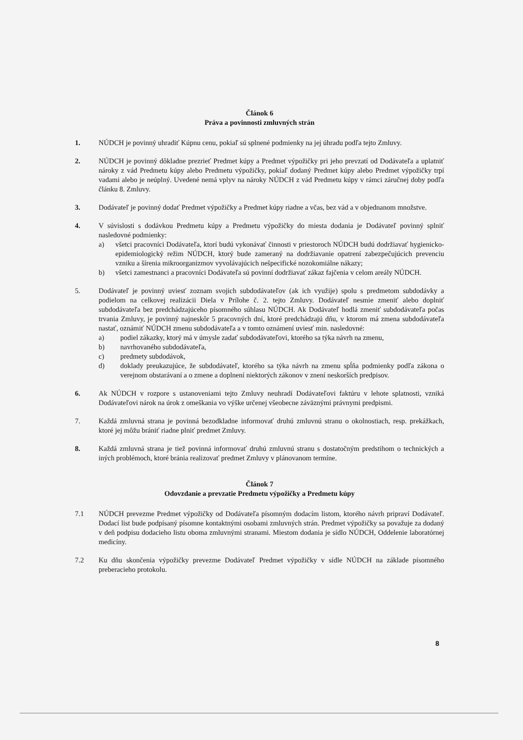Článok 6
Práva a povinnosti zmluvných strán
1. NÚDCH je povinný uhradiť Kúpnu cenu, pokiaľ sú splnené podmienky na jej úhradu podľa tejto Zmluvy.
2. NÚDCH je povinný dôkladne prezrieť Predmet kúpy a Predmet výpožičky pri jeho prevzatí od Dodávateľa a uplatniť nároky z vád Predmetu kúpy alebo Predmetu výpožičky, pokiaľ dodaný Predmet kúpy alebo Predmet výpožičky trpí vadami alebo je neúplný. Uvedené nemá vplyv na nároky NÚDCH z vád Predmetu kúpy v rámci záručnej doby podľa článku 8. Zmluvy.
3. Dodávateľ je povinný dodať Predmet výpožičky a Predmet kúpy riadne a včas, bez vád a v objednanom množstve.
4. V súvislosti s dodávkou Predmetu kúpy a Predmetu výpožičky do miesta dodania je Dodávateľ povinný splniť nasledovné podmienky:
a) všetci pracovníci Dodávateľa, ktorí budú vykonávať činnosti v priestoroch NÚDCH budú dodržiavať hygienicko-epidemiologický režim NÚDCH, ktorý bude zameraný na dodržiavanie opatrení zabezpečujúcich prevenciu vzniku a šírenia mikroorganizmov vyvolávajúcich nešpecifické nozokomiálne nákazy;
b) všetci zamestnanci a pracovníci Dodávateľa sú povinní dodržiavať zákaz fajčenia v celom areály NÚDCH.
5. Dodávateľ je povinný uviesť zoznam svojich subdodávateľov (ak ich využije) spolu s predmetom subdodávky a podielom na celkovej realizácii Diela v Prílohe č. 2. tejto Zmluvy. Dodávateľ nesmie zmeniť alebo doplniť subdodávateľa bez predchádzajúceho písomného súhlasu NÚDCH. Ak Dodávateľ hodlá zmeniť subdodávateľa počas trvania Zmluvy, je povinný najneskôr 5 pracovných dní, ktoré predchádzajú dňu, v ktorom má zmena subdodávateľa nastať, oznámiť NÚDCH zmenu subdodávateľa a v tomto oznámení uviesť min. nasledovné:
a) podiel zákazky, ktorý má v úmysle zadať subdodávateľovi, ktorého sa týka návrh na zmenu,
b) navrhovaného subdodávateľa,
c) predmety subdodávok,
d) doklady preukazujúce, že subdodávateľ, ktorého sa týka návrh na zmenu spĺňa podmienky podľa zákona o verejnom obstarávaní a o zmene a doplnení niektorých zákonov v znení neskorších predpisov.
6. Ak NÚDCH v rozpore s ustanoveniami tejto Zmluvy neuhradí Dodávateľovi faktúru v lehote splatnosti, vzniká Dodávateľovi nárok na úrok z omeškania vo výške určenej všeobecne záväznými právnymi predpismi.
7. Každá zmluvná strana je povinná bezodkladne informovať druhú zmluvnú stranu o okolnostiach, resp. prekážkach, ktoré jej môžu brániť riadne plniť predmet Zmluvy.
8. Každá zmluvná strana je tiež povinná informovať druhú zmluvnú stranu s dostatočným predstihom o technických a iných problémoch, ktoré bránia realizovať predmet Zmluvy v plánovanom termíne.
Článok 7
Odovzdanie a prevzatie Predmetu výpožičky a Predmetu kúpy
7.1 NÚDCH prevezme Predmet výpožičky od Dodávateľa písomným dodacím listom, ktorého návrh pripraví Dodávateľ. Dodací list bude podpísaný písomne kontaktnými osobami zmluvných strán. Predmet výpožičky sa považuje za dodaný v deň podpisu dodacieho listu oboma zmluvnými stranami. Miestom dodania je sídlo NÚDCH, Oddelenie laboratórnej medicíny.
7.2 Ku dňu skončenia výpožičky prevezme Dodávateľ Predmet výpožičky v sídle NÚDCH na základe písomného preberacieho protokolu.
8